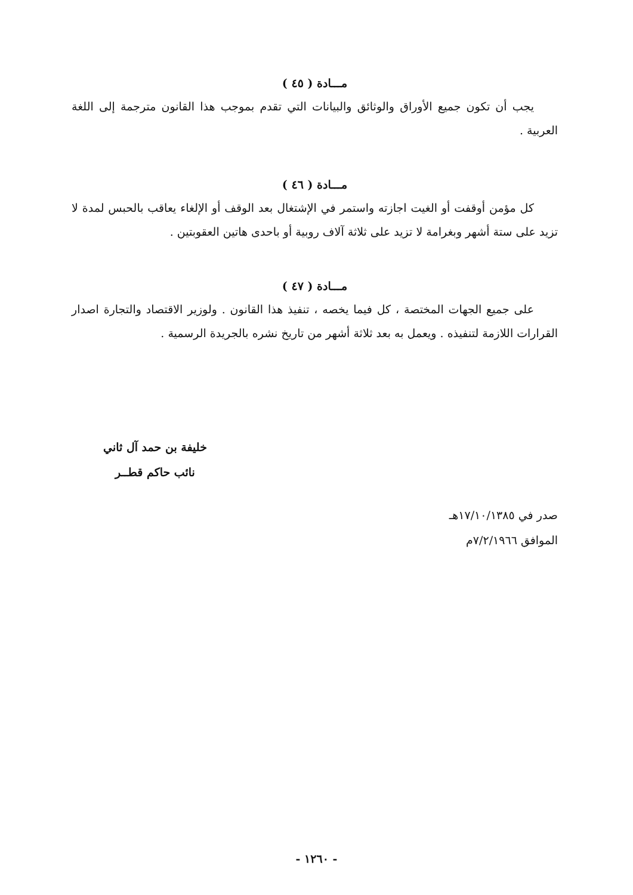مـــادة ( ٤٥ )
يجب أن تكون جميع الأوراق والوثائق والبيانات التي تقدم بموجب هذا القانون مترجمة إلى اللغة العربية .
مـــادة ( ٤٦ )
كل مؤمن أوقفت أو الغيت اجازته واستمر في الإشتغال بعد الوقف أو الإلغاء يعاقب بالحبس لمدة لا تزيد على ستة أشهر وبغرامة لا تزيد على ثلاثة آلاف روبية أو باحدى هاتين العقوبتين .
مـــادة ( ٤٧ )
على جميع الجهات المختصة ، كل فيما يخصه ، تنفيذ هذا القانون . ولوزير الاقتصاد والتجارة اصدار القرارات اللازمة لتنفيذه . ويعمل به بعد ثلاثة أشهر من تاريخ نشره بالجريدة الرسمية .
خليفة بن حمد آل ثاني
نائب حاكم قطــر
صدر في ١٧/١٠/١٣٨٥هـ
الموافق ٧/٢/١٩٦٦م
- ١٢٦٠ -